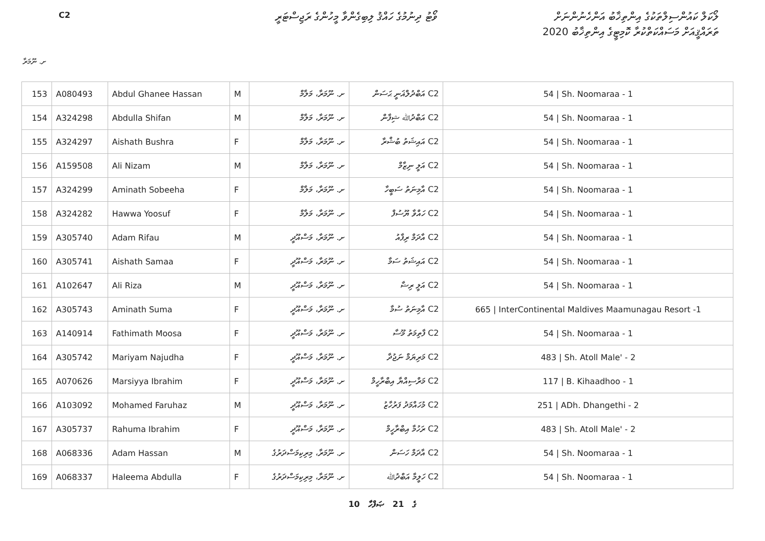C2
ވޯޓު ދިނުމުގެ ހައްޤު ލިބިގެންވާ މީހުންގެ ރަޖިސްޓަރީ
ލޯކަލް ކައުންސިލްތަކުގެ އިންތިޚާބު އަންހެނުންނަށް
ތަރައްޤީއަށް މަސައްކަތްކުރާ ކޮމިޓީގެ އިންތިޚާބު 2020
ށ. ނޫމަރާ
| 153 | A080493 | Abdul Ghanee Hassan | M | ށ. ނޫމަރާ، މަލާމް | C2 އަބްދުލްޣަނީ ޙަސަން | 54 / Sh. Noomaraa - 1 |
| 154 | A324298 | Abdulla Shifan | M | ށ. ނޫމަރާ، މަލާމް | C2 އަބްދުﷲ ޝިފާން | 54 / Sh. Noomaraa - 1 |
| 155 | A324297 | Aishath Bushra | F | ށ. ނޫމަރާ، މަލާމް | C2 އައިޝަތު ބުޝްރާ | 54 / Sh. Noomaraa - 1 |
| 156 | A159508 | Ali Nizam | M | ށ. ނޫމަރާ، މަލާމް | C2 އަލީ ނިޒާމް | 54 / Sh. Noomaraa - 1 |
| 157 | A324299 | Aminath Sobeeha | F | ށ. ނޫމަރާ، މަލާމް | C2 އާމިނަތު ސަބީހާ | 54 / Sh. Noomaraa - 1 |
| 158 | A324282 | Hawwa Yoosuf | F | ށ. ނޫމަރާ، މަލާމް | C2 ހައްވާ ޔޫސުފް | 54 / Sh. Noomaraa - 1 |
| 159 | A305740 | Adam Rifau | M | ށ. ނޫމަރާ، މަސްއޫދީ | C2 އާދަމް ރިފާއު | 54 / Sh. Noomaraa - 1 |
| 160 | A305741 | Aishath Samaa | F | ށ. ނޫމަރާ، މަސްއޫދީ | C2 އައިޝަތު ސަމާ | 54 / Sh. Noomaraa - 1 |
| 161 | A102647 | Ali Riza | M | ށ. ނޫމަރާ، މަސްއޫދީ | C2 އަލީ ރިޟާ | 54 / Sh. Noomaraa - 1 |
| 162 | A305743 | Aminath Suma | F | ށ. ނޫމަރާ، މަސްއޫދީ | C2 އާމިނަތު ސުމާ | 665 / InterContinental Maldives Maamunagau Resort -1 |
| 163 | A140914 | Fathimath Moosa | F | ށ. ނޫމަރާ، މަސްއޫދީ | C2 ފާތިމަތު މޫސާ | 54 / Sh. Noomaraa - 1 |
| 164 | A305742 | Mariyam Najudha | F | ށ. ނޫމަރާ، މަސްއޫދީ | C2 މަރިޔަމް ނަޖުދާ | 483 / Sh. Atoll Male' - 2 |
| 165 | A070626 | Marsiyya Ibrahim | F | ށ. ނޫމަރާ، މަސްއޫދީ | C2 މަރްސިއްޔާ އިބްރާހީމް | 117 / B. Kihaadhoo - 1 |
| 166 | A103092 | Mohamed Faruhaz | M | ށ. ނޫމަރާ، މަސްއޫދީ | C2 މުހައްމަދު ފަރުހާޒު | 251 / ADh. Dhangethi - 2 |
| 167 | A305737 | Rahuma Ibrahim | F | ށ. ނޫމަރާ، މަސްއޫދީ | C2 ރަހުމާ އިބްރާހީމް | 483 / Sh. Atoll Male' - 2 |
| 168 | A068336 | Adam Hassan | M | ށ. ނޫމަރާ، މިރިކިމަސްދަރުގެ | C2 އާދަމް ހަސަން | 54 / Sh. Noomaraa - 1 |
| 169 | A068337 | Haleema Abdulla | F | ށ. ނޫމަރާ، މިރިކިމަސްދަރުގެ | C2 ހަލީމާ އަބްދުﷲ | 54 / Sh. Noomaraa - 1 |
10 ގެ 21 ޞަފްހާ